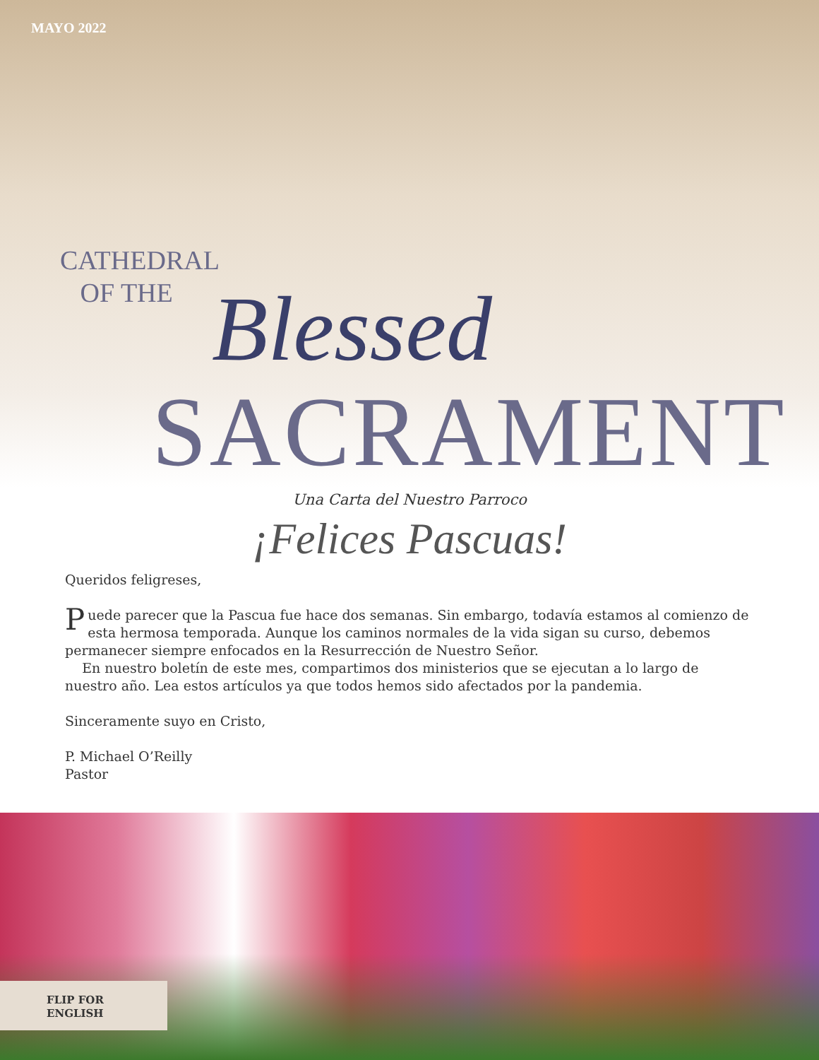MAYO 2022
CATHEDRAL
OF THE
Blessed
SACRAMENT
Una Carta del Nuestro Parroco
¡Felices Pascuas!
Queridos feligreses,
Puede parecer que la Pascua fue hace dos semanas. Sin embargo, todavía estamos al comienzo de esta hermosa temporada. Aunque los caminos normales de la vida sigan su curso, debemos permanecer siempre enfocados en la Resurrección de Nuestro Señor.
En nuestro boletín de este mes, compartimos dos ministerios que se ejecutan a lo largo de nuestro año. Lea estos artículos ya que todos hemos sido afectados por la pandemia.
Sinceramente suyo en Cristo,
P. Michael O’Reilly
Pastor
FLIP FOR
ENGLISH